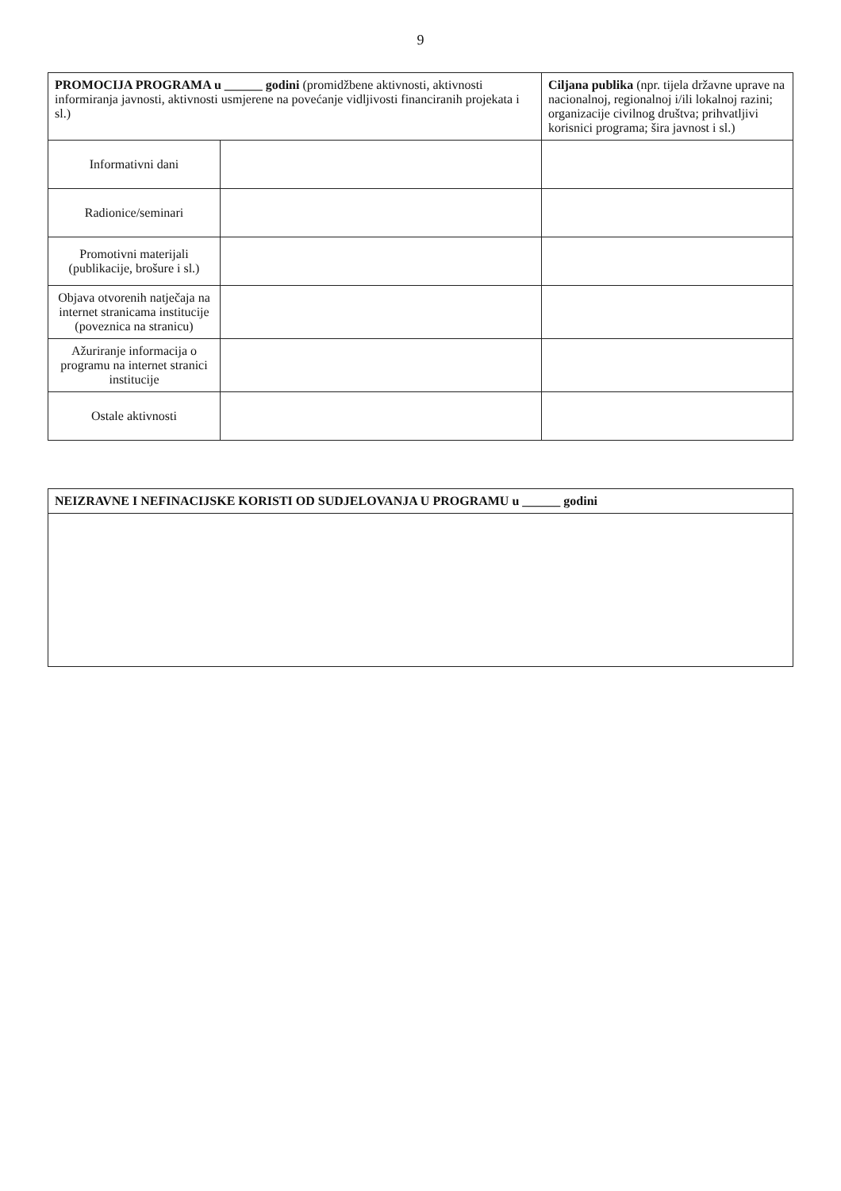9
| PROMOCIJA PROGRAMA u ______ godini (promidžbene aktivnosti, aktivnosti informiranja javnosti, aktivnosti usmjerene na povećanje vidljivosti financiranih projekata i sl.) | | Ciljana publika (npr. tijela državne uprave na nacionalnoj, regionalnoj i/ili lokalnoj razini; organizacije civilnog društva; prihvatljivi korisnici programa; šira javnost i sl.) |
| --- | --- | --- |
| Informativni dani | | |
| Radionice/seminari | | |
| Promotivni materijali (publikacije, brošure i sl.) | | |
| Objava otvorenih natječaja na internet stranicama institucije (poveznica na stranicu) | | |
| Ažuriranje informacija o programu na internet stranici institucije | | |
| Ostale aktivnosti | | |
| NEIZRAVNE I NEFINACIJSKE KORISTI OD SUDJELOVANJA U PROGRAMU u ______ godini |
| --- |